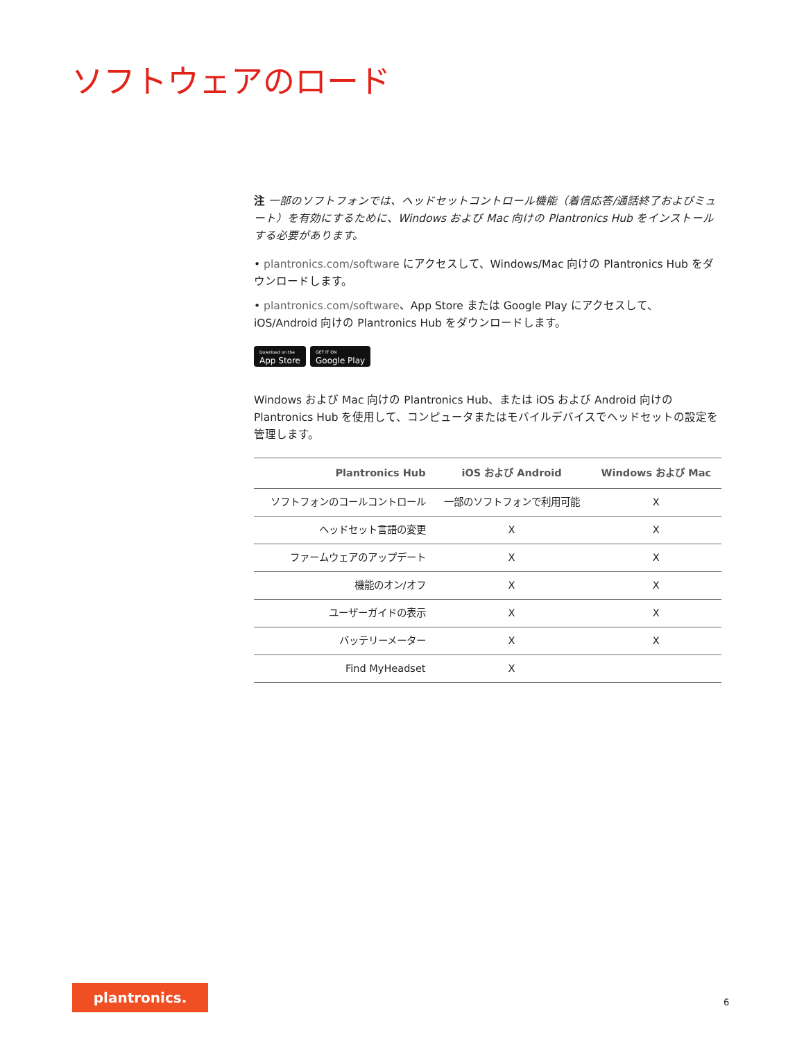ソフトウェアのロード
注 一部のソフトフォンでは、ヘッドセットコントロール機能（着信応答/通話終了およびミュート）を有効にするために、Windows および Mac 向けの Plantronics Hub をインストールする必要があります。
• plantronics.com/software にアクセスして、Windows/Mac 向けの Plantronics Hub をダウンロードします。
• plantronics.com/software、App Store または Google Play にアクセスして、iOS/Android 向けの Plantronics Hub をダウンロードします。
Download on the
App Store
GET IT ON
Google Play
Windows および Mac 向けの Plantronics Hub、または iOS および Android 向けの Plantronics Hub を使用して、コンピュータまたはモバイルデバイスでヘッドセットの設定を管理します。
| Plantronics Hub | iOS および Android | Windows および Mac |
| --- | --- | --- |
| ソフトフォンのコールコントロール | 一部のソフトフォンで利用可能 | X |
| ヘッドセット言語の変更 | X | X |
| ファームウェアのアップデート | X | X |
| 機能のオン/オフ | X | X |
| ユーザーガイドの表示 | X | X |
| バッテリーメーター | X | X |
| Find MyHeadset | X | |
plantronics.
6